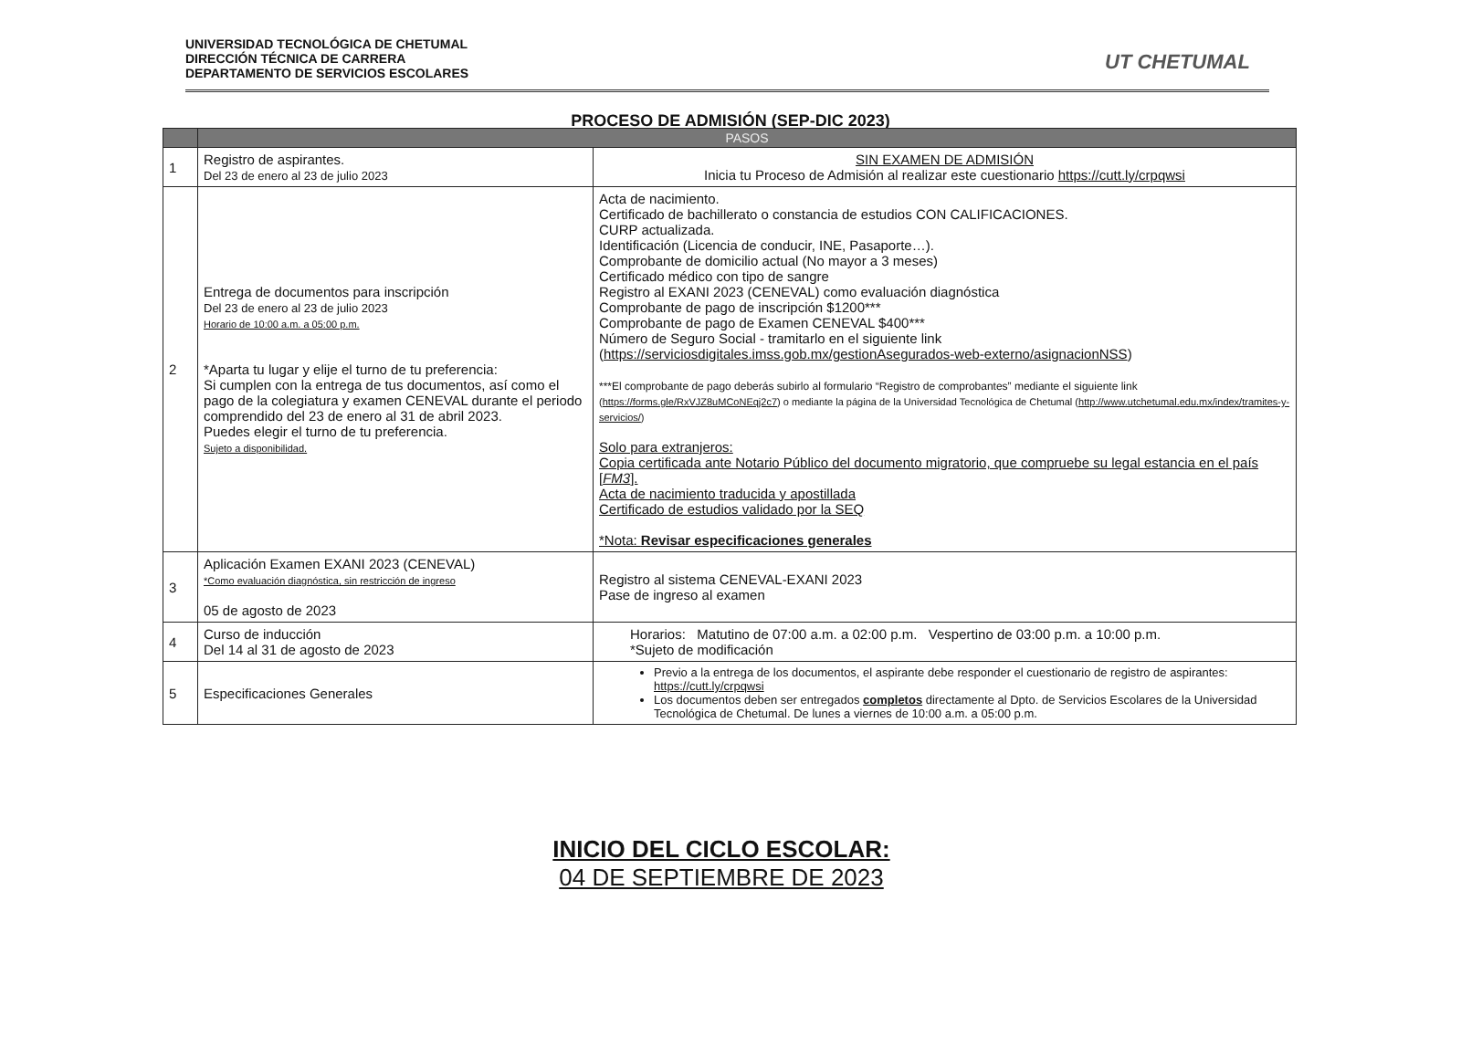UNIVERSIDAD TECNOLÓGICA DE CHETUMAL
DIRECCIÓN TÉCNICA DE CARRERA
DEPARTAMENTO DE SERVICIOS ESCOLARES
UT CHETUMAL
PROCESO DE ADMISIÓN (SEP-DIC 2023)
| | PASOS | |
| --- | --- | --- |
| 1 | Registro de aspirantes. Del 23 de enero al 23 de julio 2023 | SIN EXAMEN DE ADMISIÓN Inicia tu Proceso de Admisión al realizar este cuestionario https://cutt.ly/crpqwsi |
| 2 | Entrega de documentos para inscripción Del 23 de enero al 23 de julio 2023 Horario de 10:00 a.m. a 05:00 p.m. *Aparta tu lugar y elije el turno de tu preferencia: Si cumplen con la entrega de tus documentos, así como el pago de la colegiatura y examen CENEVAL durante el periodo comprendido del 23 de enero al 31 de abril 2023. Puedes elegir el turno de tu preferencia. Sujeto a disponibilidad. | Acta de nacimiento. Certificado de bachillerato o constancia de estudios CON CALIFICACIONES. CURP actualizada. Identificación (Licencia de conducir, INE, Pasaporte…). Comprobante de domicilio actual (No mayor a 3 meses) Certificado médico con tipo de sangre Registro al EXANI 2023 (CENEVAL) como evaluación diagnóstica Comprobante de pago de inscripción $1200*** Comprobante de pago de Examen CENEVAL $400*** Número de Seguro Social - tramitarlo en el siguiente link ( https://serviciosdigitales.imss.gob.mx/gestionAsegurados-web-externo/asignacionNSS ) ***El comprobante de pago deberás subirlo al formulario “Registro de comprobantes” mediante el siguiente link ( https://forms.gle/RxVJZ8uMCoNEqj2c7 ) o mediante la página de la Universidad Tecnológica de Chetumal ( http://www.utchetumal.edu.mx/index/tramites-y-servicios/ ) Solo para extranjeros: Copia certificada ante Notario Público del documento migratorio, que compruebe su legal estancia en el país [ FM3 ]. Acta de nacimiento traducida y apostillada Certificado de estudios validado por la SEQ *Nota: Revisar especificaciones generales |
| 3 | Aplicación Examen EXANI 2023 (CENEVAL) *Como evaluación diagnóstica, sin restricción de ingreso 05 de agosto de 2023 | Registro al sistema CENEVAL-EXANI 2023 Pase de ingreso al examen |
| 4 | Curso de inducción Del 14 al 31 de agosto de 2023 | Horarios: Matutino de 07:00 a.m. a 02:00 p.m. Vespertino de 03:00 p.m. a 10:00 p.m. *Sujeto de modificación |
| 5 | Especificaciones Generales | Previo a la entrega de los documentos, el aspirante debe responder el cuestionario de registro de aspirantes: https://cutt.ly/crpqwsi Los documentos deben ser entregados completos directamente al Dpto. de Servicios Escolares de la Universidad Tecnológica de Chetumal. De lunes a viernes de 10:00 a.m. a 05:00 p.m. |
INICIO DEL CICLO ESCOLAR:
04 DE SEPTIEMBRE DE 2023